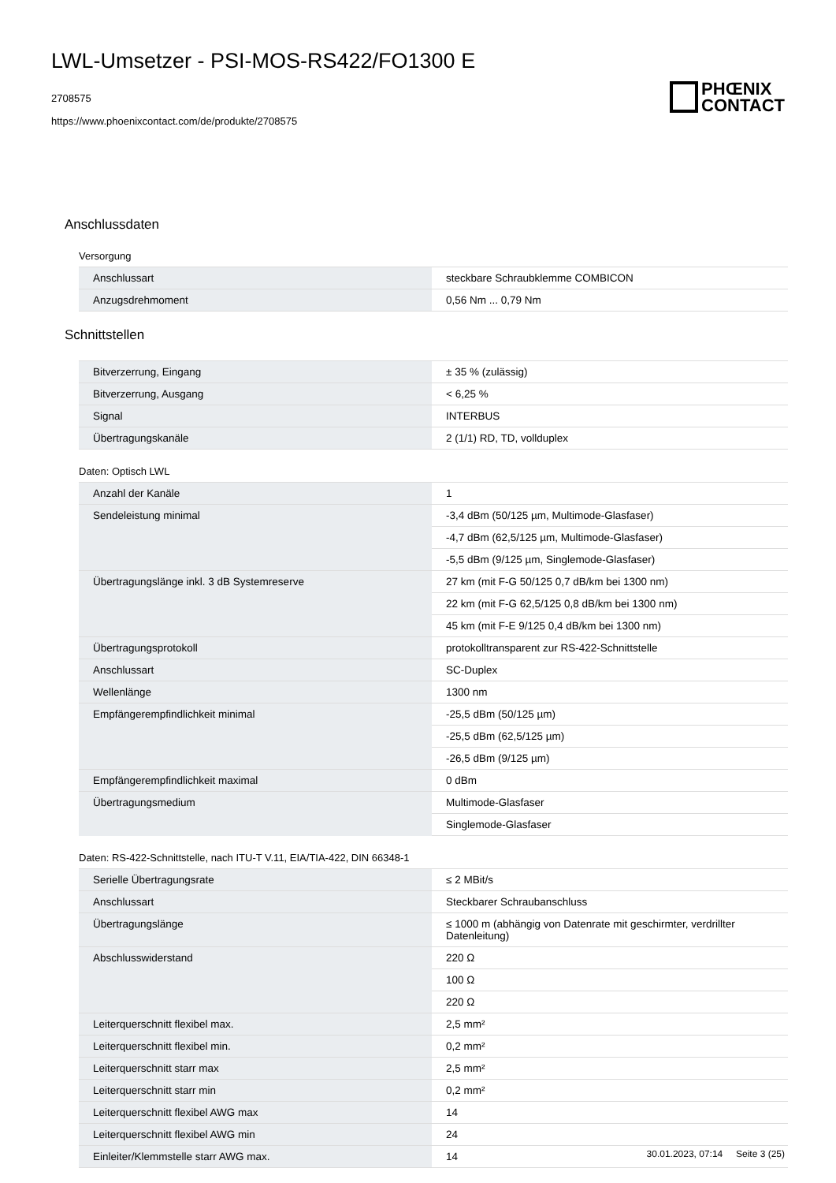LWL-Umsetzer - PSI-MOS-RS422/FO1300 E
2708575
https://www.phoenixcontact.com/de/produkte/2708575
PHŒNIX
CONTACT
Anschlussdaten
Versorgung
| Anschlussart | steckbare Schraubklemme COMBICON |
| Anzugsdrehmoment | 0,56 Nm ... 0,79 Nm |
Schnittstellen
| Bitverzerrung, Eingang | ± 35 % (zulässig) |
| Bitverzerrung, Ausgang | < 6,25 % |
| Signal | INTERBUS |
| Übertragungskanäle | 2 (1/1) RD, TD, vollduplex |
Daten: Optisch LWL
| Anzahl der Kanäle | 1 |
| Sendeleistung minimal | -3,4 dBm (50/125 µm, Multimode-Glasfaser) |
| | -4,7 dBm (62,5/125 µm, Multimode-Glasfaser) |
| | -5,5 dBm (9/125 µm, Singlemode-Glasfaser) |
| Übertragungslänge inkl. 3 dB Systemreserve | 27 km (mit F-G 50/125 0,7 dB/km bei 1300 nm) |
| | 22 km (mit F-G 62,5/125 0,8 dB/km bei 1300 nm) |
| | 45 km (mit F-E 9/125 0,4 dB/km bei 1300 nm) |
| Übertragungsprotokoll | protokolltransparent zur RS-422-Schnittstelle |
| Anschlussart | SC-Duplex |
| Wellenlänge | 1300 nm |
| Empfängerempfindlichkeit minimal | -25,5 dBm (50/125 µm) |
| | -25,5 dBm (62,5/125 µm) |
| | -26,5 dBm (9/125 µm) |
| Empfängerempfindlichkeit maximal | 0 dBm |
| Übertragungsmedium | Multimode-Glasfaser |
| | Singlemode-Glasfaser |
Daten: RS-422-Schnittstelle, nach ITU-T V.11, EIA/TIA-422, DIN 66348-1
| Serielle Übertragungsrate | ≤ 2 MBit/s |
| Anschlussart | Steckbarer Schraubanschluss |
| Übertragungslänge | ≤ 1000 m (abhängig von Datenrate mit geschirmter, verdrillter Datenleitung) |
| Abschlusswiderstand | 220 Ω |
| | 100 Ω |
| | 220 Ω |
| Leiterquerschnitt flexibel max. | 2,5 mm² |
| Leiterquerschnitt flexibel min. | 0,2 mm² |
| Leiterquerschnitt starr max | 2,5 mm² |
| Leiterquerschnitt starr min | 0,2 mm² |
| Leiterquerschnitt flexibel AWG max | 14 |
| Leiterquerschnitt flexibel AWG min | 24 |
| Einleiter/Klemmstelle starr AWG max. | 14 |
30.01.2023, 07:14 Seite 3 (25)